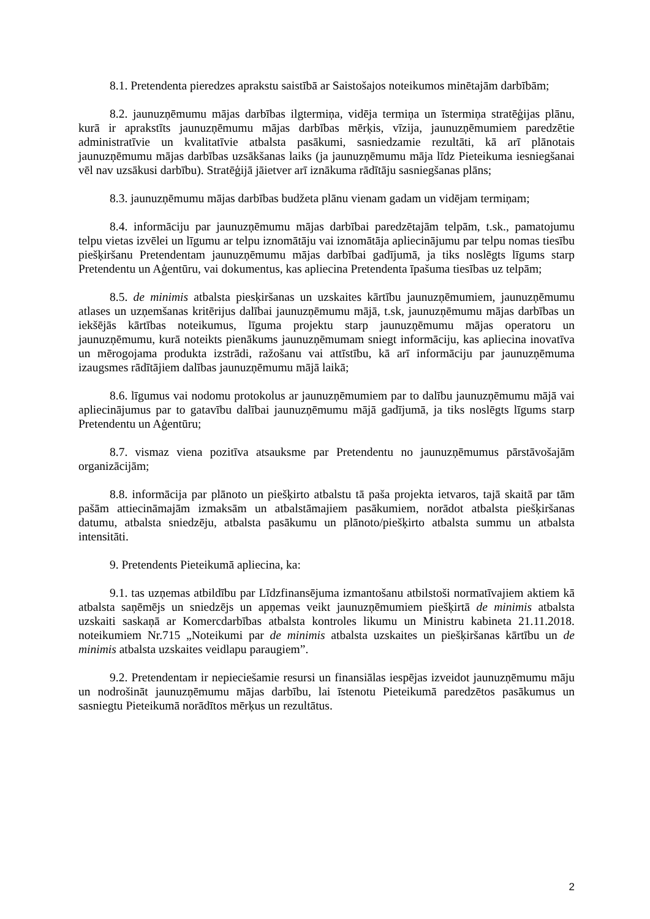8.1. Pretendenta pieredzes aprakstu saistībā ar Saistošajos noteikumos minētajām darbībām;
8.2. jaunuzņēmumu mājas darbības ilgtermiņa, vidēja termiņa un īstermiņa stratēģijas plānu, kurā ir aprakstīts jaunuzņēmumu mājas darbības mērķis, vīzija, jaunuzņēmumiem paredzētie administratīvie un kvalitatīvie atbalsta pasākumi, sasniedzamie rezultāti, kā arī plānotais jaunuzņēmumu mājas darbības uzsākšanas laiks (ja jaunuzņēmumu māja līdz Pieteikuma iesniegšanai vēl nav uzsākusi darbību). Stratēģijā jāietver arī iznākuma rādītāju sasniegšanas plāns;
8.3. jaunuzņēmumu mājas darbības budžeta plānu vienam gadam un vidējam termiņam;
8.4. informāciju par jaunuzņēmumu mājas darbībai paredzētajām telpām, t.sk., pamatojumu telpu vietas izvēlei un līgumu ar telpu iznomātāju vai iznomātāja apliecinājumu par telpu nomas tiesību piešķiršanu Pretendentam jaunuzņēmumu mājas darbībai gadījumā, ja tiks noslēgts līgums starp Pretendentu un Aģentūru, vai dokumentus, kas apliecina Pretendenta īpašuma tiesības uz telpām;
8.5. de minimis atbalsta piesķiršanas un uzskaites kārtību jaunuzņēmumiem, jaunuzņēmumu atlases un uzņemšanas kritērijus dalībai jaunuzņēmumu mājā, t.sk, jaunuzņēmumu mājas darbības un iekšējās kārtības noteikumus, līguma projektu starp jaunuzņēmumu mājas operatoru un jaunuzņēmumu, kurā noteikts pienākums jaunuzņēmumam sniegt informāciju, kas apliecina inovatīva un mērogojama produkta izstrādi, ražošanu vai attīstību, kā arī informāciju par jaunuzņēmuma izaugsmes rādītājiem dalības jaunuzņēmumu mājā laikā;
8.6. līgumus vai nodomu protokolus ar jaunuzņēmumiem par to dalību jaunuzņēmumu mājā vai apliecinājumus par to gatavību dalībai jaunuzņēmumu mājā gadījumā, ja tiks noslēgts līgums starp Pretendentu un Aģentūru;
8.7. vismaz viena pozitīva atsauksme par Pretendentu no jaunuzņēmumus pārstāvošajām organizācijām;
8.8. informācija par plānoto un piešķirto atbalstu tā paša projekta ietvaros, tajā skaitā par tām pašām attiecināmajām izmaksām un atbalstāmajiem pasākumiem, norādot atbalsta piešķiršanas datumu, atbalsta sniedzēju, atbalsta pasākumu un plānoto/piešķirto atbalsta summu un atbalsta intensitāti.
9. Pretendents Pieteikumā apliecina, ka:
9.1. tas uzņemas atbildību par Līdzfinansējuma izmantošanu atbilstoši normatīvajiem aktiem kā atbalsta saņēmējs un sniedzējs un apņemas veikt jaunuzņēmumiem piešķirtā de minimis atbalsta uzskaiti saskaņā ar Komercdarbības atbalsta kontroles likumu un Ministru kabineta 21.11.2018. noteikumiem Nr.715 „Noteikumi par de minimis atbalsta uzskaites un piešķiršanas kārtību un de minimis atbalsta uzskaites veidlapu paraugiem”.
9.2. Pretendentam ir nepieciešamie resursi un finansiālas iespējas izveidot jaunuzņēmumu māju un nodrošināt jaunuzņēmumu mājas darbību, lai īstenotu Pieteikumā paredzētos pasākumus un sasniegtu Pieteikumā norādītos mērķus un rezultātus.
2